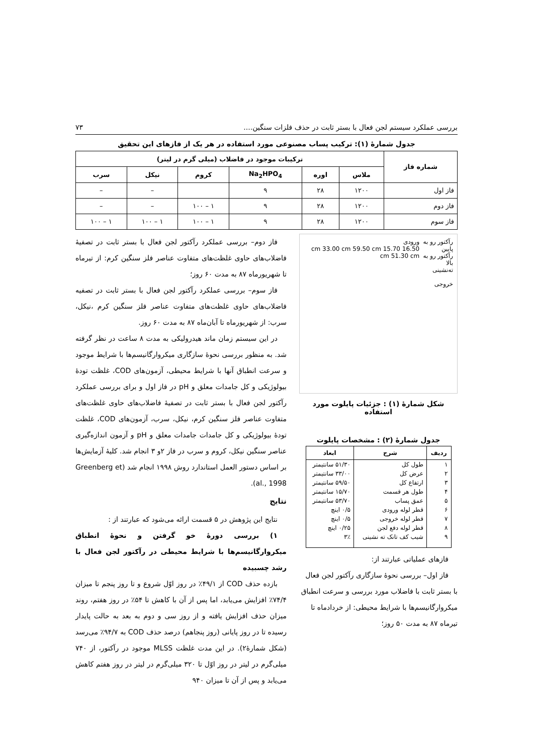بررسی عملکرد سیستم لجن فعال با بستر ثابت در حذف فلزات سنگین.... ۷۳
جدول شمارهٔ (۱): ترکیب پساب مصنوعی مورد استفاده در هر یک از فازهای این تحقیق
| شماره فاز | ترکیبات موجود در فاضلاب (میلی گرم در لیتر) | | | | | |
| --- | --- | --- | --- | --- | --- | --- |
| | ملاس | اوره | Na<sub>2</sub>HPO<sub>4</sub> | کروم | نیکل | سرب |
| فاز اول | ۱۲۰۰ | ۲۸ | ۹ | | – | – |
| فاز دوم | ۱۲۰۰ | ۲۸ | ۹ | ۱ – ۱۰۰ | – | – |
| فاز سوم | ۱۲۰۰ | ۲۸ | ۹ | ۱ – ۱۰۰ | ۱ – ۱۰۰ | ۱ – ۱۰۰ |
رآکتور رو به پایین
رآکتور رو به بالا
ته‌نشینی
خروجی
ورودی
16.50 cm 33.00 cm 59.50 cm 15.70 cm 51.30 cm
شکل شمارهٔ (۱) : جزئیات پایلوت مورد استفاده
جدول شمارهٔ (۲) : مشخصات پایلوت
| ردیف | شرح | ابعاد |
| --- | --- | --- |
| ۱ | طول کل | ۵۱/۳۰ سانتیمتر |
| ۲ | عرض کل | ۳۳/۰۰ سانتیمتر |
| ۳ | ارتفاع کل | ۵۹/۵۰ سانتیمتر |
| ۴ | طول هر قسمت | ۱۵/۷۰ سانتیمتر |
| ۵ | عمق پساب | ۵۳/۷۰ سانتیمتر |
| ۶ | قطر لوله ورودی | ۰/۵ اینچ |
| ۷ | قطر لوله خروجی | ۰/۵ اینچ |
| ۸ | قطر لوله دفع لجن | ۰/۲۵ اینچ |
| ۹ | شیب کف تانک ته نشینی | ۳٪ |
فازهای عملیاتی عبارتند از:
فاز اول– بررسی نحوهٔ سازگاری رآکتور لجن فعال با بستر ثابت با فاضلاب مورد بررسی و سرعت انطباق میکروارگانیسم‌ها با شرایط محیطی: از خردادماه تا تیرماه ۸۷ به مدت ۵۰ روز؛
فاز دوم– بررسی عملکرد رآکتور لجن فعال با بستر ثابت در تصفیهٔ فاضلاب‌های حاوی غلظت‌های متفاوت عناصر فلز سنگین کرم: از تیرماه تا شهریورماه ۸۷ به مدت ۶۰ روز؛
فاز سوم– بررسی عملکرد رآکتور لجن فعال با بستر ثابت در تصفیه فاضلاب‌های حاوی غلظت‌های متفاوت عناصر فلز سنگین کرم ،نیکل، سرب: از شهریورماه تا آبان‌ماه ۸۷ به مدت ۶۰ روز.
در این سیستم زمان ماند هیدرولیکی به مدت ۸ ساعت در نظر گرفته شد. به منظور بررسی نحوهٔ سازگاری میکروارگانیسم‌ها با شرایط موجود و سرعت انطباق آنها با شرایط محیطی، آزمون‌های COD، غلظت تودهٔ بیولوژیکی و کل جامدات معلق و pH در فاز اول و برای بررسی عملکرد رآکتور لجن فعال با بستر ثابت در تصفیهٔ فاضلاب‌های حاوی غلظت‌های متفاوت عناصر فلز سنگین کرم، نیکل، سرب، آزمون‌های COD، غلظت تودهٔ بیولوژیکی و کل جامدات جامدات معلق و pH و آزمون اندازه‌گیری عناصر سنگین نیکل، کروم و سرب در فاز ۲و ۳ انجام شد. کلیهٔ آزمایش‌ها بر اساس دستور العمل استاندارد روش ۱۹۹۸ انجام شد (Greenberg et al., 1998).
نتایج
نتایج این پژوهش در ۵ قسمت ارائه می‌شود که عبارتند از :
۱) بررسی دورهٔ خو گرفتن و نحوهٔ انطباق میکروارگانیسم‌ها با شرایط محیطی در رآکتور لجن فعال با رشد چسبیده
بازده حذف COD از ۴۹/۱٪ در روز اوّل شروع و تا روز پنجم تا میزان ۷۴/۴٪ افزایش می‌یابد، اما پس از آن با کاهش تا ۵۴٪ در روز هفتم، روند میزان حذف افزایش یافته و از روز سی و دوم به بعد به حالت پایدار رسیده تا در روز پایانی (روز پنجاهم) درصد حذف COD به ۹۴/۷٪ می‌رسد (شکل شمارهٔ۲). در این مدت غلظت MLSS موجود در رآکتور، از ۷۴۰ میلی‌گرم در لیتر در روز اوّل تا ۳۲۰ میلی‌گرم در لیتر در روز هفتم کاهش می‌یابد و پس از آن تا میزان ۹۴۰